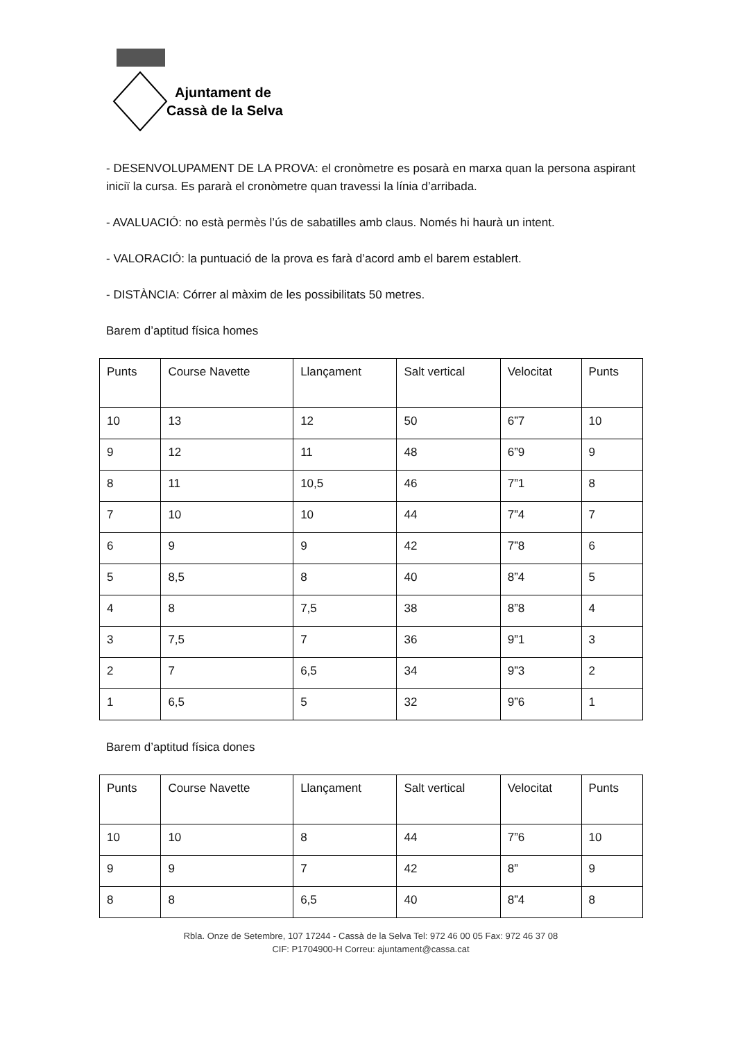Ajuntament de
Cassà de la Selva
- DESENVOLUPAMENT DE LA PROVA: el cronòmetre es posarà en marxa quan la persona aspirant iniciï la cursa. Es pararà el cronòmetre quan travessi la línia d’arribada.
- AVALUACIÓ: no està permès l’ús de sabatilles amb claus. Només hi haurà un intent.
- VALORACIÓ: la puntuació de la prova es farà d’acord amb el barem establert.
- DISTÀNCIA: Córrer al màxim de les possibilitats 50 metres.
Barem d’aptitud física homes
| Punts | Course Navette | Llançament | Salt vertical | Velocitat | Punts |
| 10 | 13 | 12 | 50 | 6”7 | 10 |
| 9 | 12 | 11 | 48 | 6”9 | 9 |
| 8 | 11 | 10,5 | 46 | 7”1 | 8 |
| 7 | 10 | 10 | 44 | 7”4 | 7 |
| 6 | 9 | 9 | 42 | 7”8 | 6 |
| 5 | 8,5 | 8 | 40 | 8”4 | 5 |
| 4 | 8 | 7,5 | 38 | 8”8 | 4 |
| 3 | 7,5 | 7 | 36 | 9”1 | 3 |
| 2 | 7 | 6,5 | 34 | 9”3 | 2 |
| 1 | 6,5 | 5 | 32 | 9”6 | 1 |
Barem d’aptitud física dones
| Punts | Course Navette | Llançament | Salt vertical | Velocitat | Punts |
| 10 | 10 | 8 | 44 | 7”6 | 10 |
| 9 | 9 | 7 | 42 | 8” | 9 |
| 8 | 8 | 6,5 | 40 | 8”4 | 8 |
Rbla. Onze de Setembre, 107 17244 - Cassà de la Selva Tel: 972 46 00 05 Fax: 972 46 37 08
CIF: P1704900-H Correu: ajuntament@cassa.cat